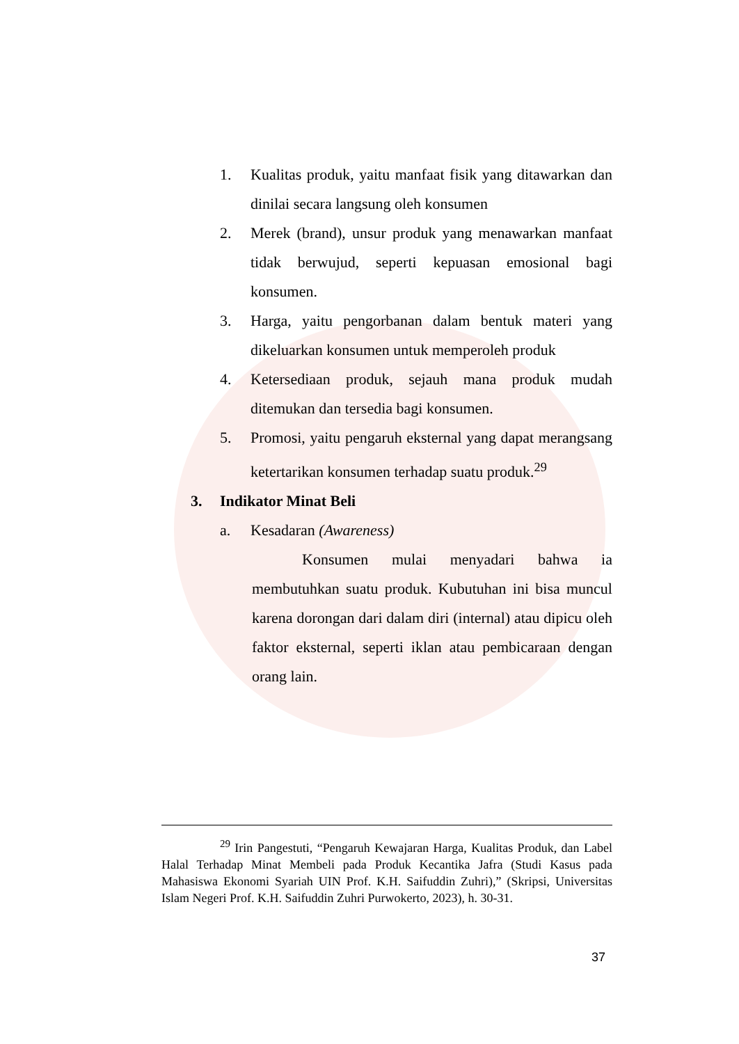1. Kualitas produk, yaitu manfaat fisik yang ditawarkan dan dinilai secara langsung oleh konsumen
2. Merek (brand), unsur produk yang menawarkan manfaat tidak berwujud, seperti kepuasan emosional bagi konsumen.
3. Harga, yaitu pengorbanan dalam bentuk materi yang dikeluarkan konsumen untuk memperoleh produk
4. Ketersediaan produk, sejauh mana produk mudah ditemukan dan tersedia bagi konsumen.
5. Promosi, yaitu pengaruh eksternal yang dapat merangsang ketertarikan konsumen terhadap suatu produk.<sup>29</sup>
3. Indikator Minat Beli
a. Kesadaran (Awareness)
Konsumen mulai menyadari bahwa ia membutuhkan suatu produk. Kubutuhan ini bisa muncul karena dorongan dari dalam diri (internal) atau dipicu oleh faktor eksternal, seperti iklan atau pembicaraan dengan orang lain.
<sup>29</sup> Irin Pangestuti, “Pengaruh Kewajaran Harga, Kualitas Produk, dan Label Halal Terhadap Minat Membeli pada Produk Kecantika Jafra (Studi Kasus pada Mahasiswa Ekonomi Syariah UIN Prof. K.H. Saifuddin Zuhri),” (Skripsi, Universitas Islam Negeri Prof. K.H. Saifuddin Zuhri Purwokerto, 2023), h. 30-31.
37